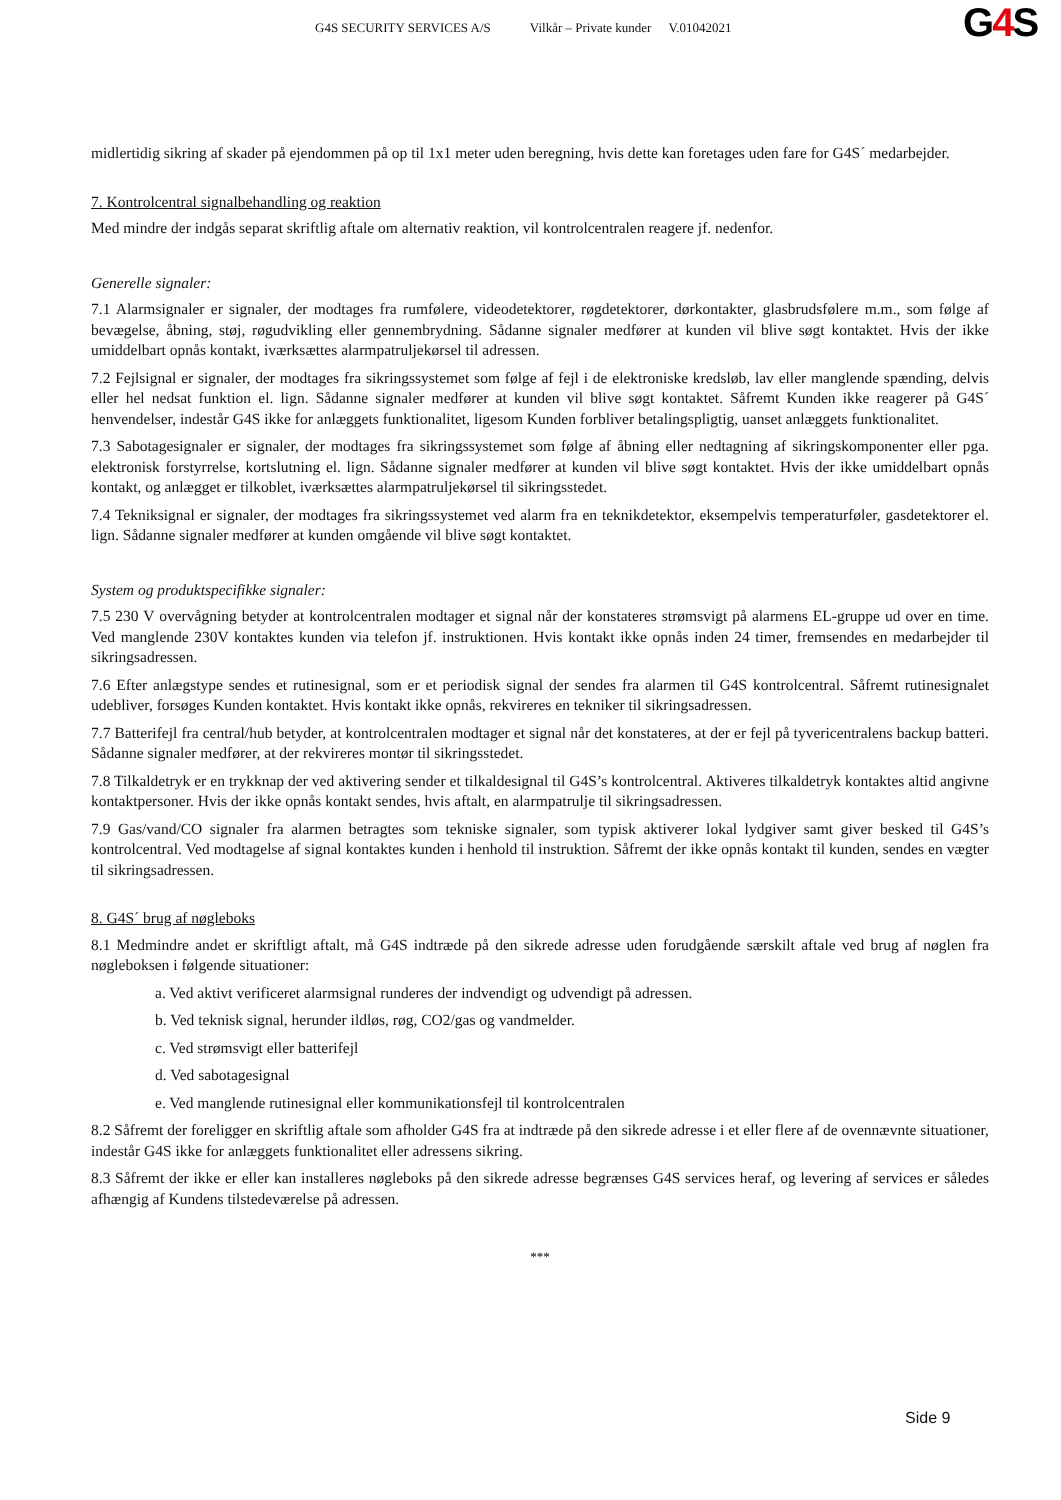G4S SECURITY SERVICES A/S Vilkår – Private kunder V.01042021
G4 S
midlertidig sikring af skader på ejendommen på op til 1x1 meter uden beregning, hvis dette kan foretages uden fare for G4S´ medarbejder.
7. Kontrolcentral signalbehandling og reaktion
Med mindre der indgås separat skriftlig aftale om alternativ reaktion, vil kontrolcentralen reagere jf. nedenfor.
Generelle signaler:
7.1 Alarmsignaler er signaler, der modtages fra rumfølere, videodetektorer, røgdetektorer, dørkontakter, glasbrudsfølere m.m., som følge af bevægelse, åbning, støj, røgudvikling eller gennembrydning. Sådanne signaler medfører at kunden vil blive søgt kontaktet. Hvis der ikke umiddelbart opnås kontakt, iværksættes alarmpatruljekørsel til adressen.
7.2 Fejlsignal er signaler, der modtages fra sikringssystemet som følge af fejl i de elektroniske kredsløb, lav eller manglende spænding, delvis eller hel nedsat funktion el. lign. Sådanne signaler medfører at kunden vil blive søgt kontaktet. Såfremt Kunden ikke reagerer på G4S´ henvendelser, indestår G4S ikke for anlæggets funktionalitet, ligesom Kunden forbliver betalingspligtig, uanset anlæggets funktionalitet.
7.3 Sabotagesignaler er signaler, der modtages fra sikringssystemet som følge af åbning eller nedtagning af sikringskomponenter eller pga. elektronisk forstyrrelse, kortslutning el. lign. Sådanne signaler medfører at kunden vil blive søgt kontaktet. Hvis der ikke umiddelbart opnås kontakt, og anlægget er tilkoblet, iværksættes alarmpatruljekørsel til sikringsstedet.
7.4 Tekniksignal er signaler, der modtages fra sikringssystemet ved alarm fra en teknikdetektor, eksempelvis temperaturføler, gasdetektorer el. lign. Sådanne signaler medfører at kunden omgående vil blive søgt kontaktet.
System og produktspecifikke signaler:
7.5 230 V overvågning betyder at kontrolcentralen modtager et signal når der konstateres strømsvigt på alarmens EL-gruppe ud over en time. Ved manglende 230V kontaktes kunden via telefon jf. instruktionen. Hvis kontakt ikke opnås inden 24 timer, fremsendes en medarbejder til sikringsadressen.
7.6 Efter anlægstype sendes et rutinesignal, som er et periodisk signal der sendes fra alarmen til G4S kontrolcentral. Såfremt rutinesignalet udebliver, forsøges Kunden kontaktet. Hvis kontakt ikke opnås, rekvireres en tekniker til sikringsadressen.
7.7 Batterifejl fra central/hub betyder, at kontrolcentralen modtager et signal når det konstateres, at der er fejl på tyvericentralens backup batteri. Sådanne signaler medfører, at der rekvireres montør til sikringsstedet.
7.8 Tilkaldetryk er en trykknap der ved aktivering sender et tilkaldesignal til G4S’s kontrolcentral. Aktiveres tilkaldetryk kontaktes altid angivne kontaktpersoner. Hvis der ikke opnås kontakt sendes, hvis aftalt, en alarmpatrulje til sikringsadressen.
7.9 Gas/vand/CO signaler fra alarmen betragtes som tekniske signaler, som typisk aktiverer lokal lydgiver samt giver besked til G4S’s kontrolcentral. Ved modtagelse af signal kontaktes kunden i henhold til instruktion. Såfremt der ikke opnås kontakt til kunden, sendes en vægter til sikringsadressen.
8. G4S´ brug af nøgleboks
8.1 Medmindre andet er skriftligt aftalt, må G4S indtræde på den sikrede adresse uden forudgående særskilt aftale ved brug af nøglen fra nøgleboksen i følgende situationer:
a. Ved aktivt verificeret alarmsignal runderes der indvendigt og udvendigt på adressen.
b. Ved teknisk signal, herunder ildløs, røg, CO2/gas og vandmelder.
c. Ved strømsvigt eller batterifejl
d. Ved sabotagesignal
e. Ved manglende rutinesignal eller kommunikationsfejl til kontrolcentralen
8.2 Såfremt der foreligger en skriftlig aftale som afholder G4S fra at indtræde på den sikrede adresse i et eller flere af de ovennævnte situationer, indestår G4S ikke for anlæggets funktionalitet eller adressens sikring.
8.3 Såfremt der ikke er eller kan installeres nøgleboks på den sikrede adresse begrænses G4S services heraf, og levering af services er således afhængig af Kundens tilstedeværelse på adressen.
***
Side 9